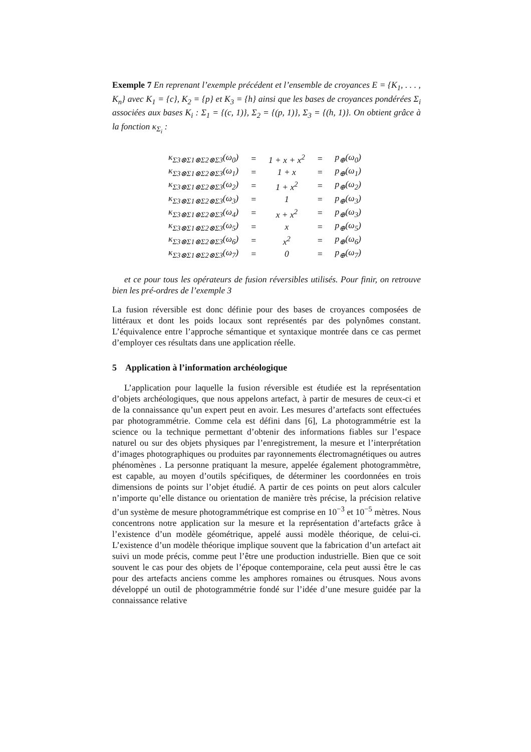Exemple 7 En reprenant l’exemple précédent et l’ensemble de croyances E = {K<sub>1</sub>, . . . , K<sub>n</sub>} avec K<sub>1</sub> = {c}, K<sub>2</sub> = {p} et K<sub>3</sub> = {h} ainsi que les bases de croyances pondérées Σ<sub>i</sub> associées aux bases K<sub>i</sub> : Σ<sub>1</sub> = {(c, 1)}, Σ<sub>2</sub> = {(p, 1)}, Σ<sub>3</sub> = {(h, 1)}. On obtient grâce à la fonction κ<sub>Σ<sub>i</sub></sub> :
| κ<sub>Σ3⊗Σ1⊗Σ2⊗Σ3</sub>(ω<sub>0</sub>) | = | 1 + x + x<sup>2</sup> | = | p<sub>⊕</sub>(ω<sub>0</sub>) |
| κ<sub>Σ3⊗Σ1⊗Σ2⊗Σ3</sub>(ω<sub>1</sub>) | = | 1 + x | = | p<sub>⊕</sub>(ω<sub>1</sub>) |
| κ<sub>Σ3⊗Σ1⊗Σ2⊗Σ3</sub>(ω<sub>2</sub>) | = | 1 + x<sup>2</sup> | = | p<sub>⊕</sub>(ω<sub>2</sub>) |
| κ<sub>Σ3⊗Σ1⊗Σ2⊗Σ3</sub>(ω<sub>3</sub>) | = | 1 | = | p<sub>⊕</sub>(ω<sub>3</sub>) |
| κ<sub>Σ3⊗Σ1⊗Σ2⊗Σ3</sub>(ω<sub>4</sub>) | = | x + x<sup>2</sup> | = | p<sub>⊕</sub>(ω<sub>3</sub>) |
| κ<sub>Σ3⊗Σ1⊗Σ2⊗Σ3</sub>(ω<sub>5</sub>) | = | x | = | p<sub>⊕</sub>(ω<sub>5</sub>) |
| κ<sub>Σ3⊗Σ1⊗Σ2⊗Σ3</sub>(ω<sub>6</sub>) | = | x<sup>2</sup> | = | p<sub>⊕</sub>(ω<sub>6</sub>) |
| κ<sub>Σ3⊗Σ1⊗Σ2⊗Σ3</sub>(ω<sub>7</sub>) | = | 0 | = | p<sub>⊕</sub>(ω<sub>7</sub>) |
et ce pour tous les opérateurs de fusion réversibles utilisés. Pour finir, on retrouve bien les pré-ordres de l’exemple 3
La fusion réversible est donc définie pour des bases de croyances composées de littéraux et dont les poids locaux sont représentés par des polynômes constant. L’équivalence entre l’approche sémantique et syntaxique montrée dans ce cas permet d’employer ces résultats dans une application réelle.
5 Application à l’information archéologique
L’application pour laquelle la fusion réversible est étudiée est la représentation d’objets archéologiques, que nous appelons artefact, à partir de mesures de ceux-ci et de la connaissance qu’un expert peut en avoir. Les mesures d’artefacts sont effectuées par photogrammétrie. Comme cela est défini dans [6], La photogrammétrie est la science ou la technique permettant d’obtenir des informations fiables sur l’espace naturel ou sur des objets physiques par l’enregistrement, la mesure et l’interprétation d’images photographiques ou produites par rayonnements électromagnétiques ou autres phénomènes . La personne pratiquant la mesure, appelée également photogrammètre, est capable, au moyen d’outils spécifiques, de déterminer les coordonnées en trois dimensions de points sur l’objet étudié. A partir de ces points on peut alors calculer n’importe qu’elle distance ou orientation de manière très précise, la précision relative d’un système de mesure photogrammétrique est comprise en 10<sup>−3</sup> et 10<sup>−5</sup> mètres. Nous concentrons notre application sur la mesure et la représentation d’artefacts grâce à l’existence d’un modèle géométrique, appelé aussi modèle théorique, de celui-ci. L’existence d’un modèle théorique implique souvent que la fabrication d’un artefact ait suivi un mode précis, comme peut l’être une production industrielle. Bien que ce soit souvent le cas pour des objets de l’époque contemporaine, cela peut aussi être le cas pour des artefacts anciens comme les amphores romaines ou étrusques. Nous avons développé un outil de photogrammétrie fondé sur l’idée d’une mesure guidée par la connaissance relative